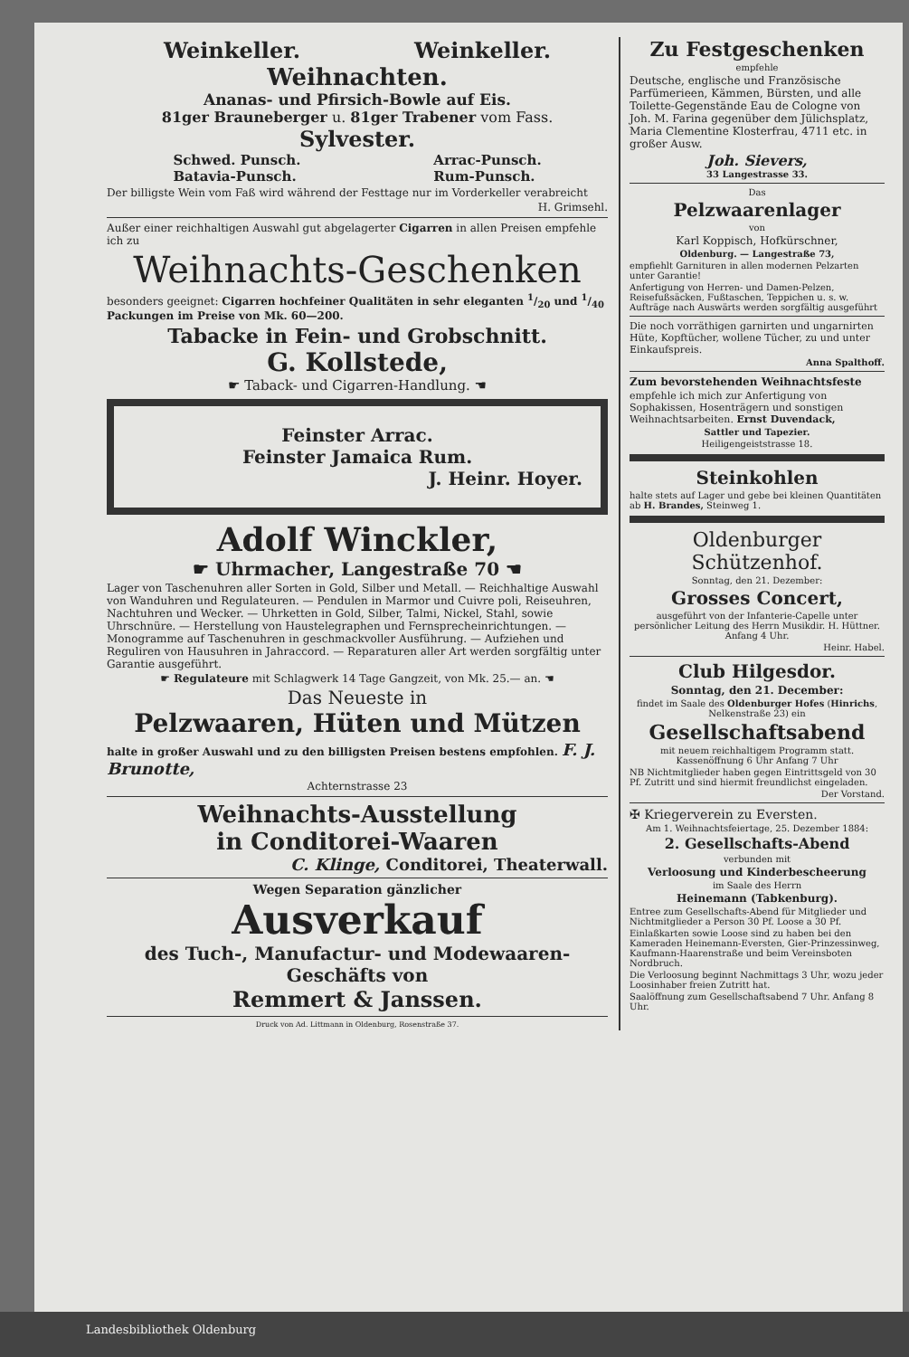Weinkeller. Weinkeller.
Weihnachten.
Ananas- und Pfirsich-Bowle auf Eis.
81ger Brauneberger u. 81ger Trabener vom Fass.
Sylvester.
Schwed. Punsch.
Batavia-Punsch.
Arrac-Punsch.
Rum-Punsch.
Der billigste Wein vom Faß wird während der Festtage nur im Vorderkeller verabreicht
H. Grimsehl.
Außer einer reichhaltigen Auswahl gut abgelagerter Cigarren in allen Preisen empfehle ich zu
Weihnachts-Geschenken
besonders geeignet: Cigarren hochfeiner Qualitäten in sehr eleganten 1/20 und 1/40 Packungen im Preise von Mk. 60—200.
Tabacke in Fein- und Grobschnitt.
G. Kollstede,
☛ Taback- und Cigarren-Handlung. ☚
Feinster Arrac.
Feinster Jamaica Rum.
J. Heinr. Hoyer.
Adolf Winckler,
☛ Uhrmacher, Langestraße 70 ☚
Lager von Taschenuhren aller Sorten in Gold, Silber und Metall. — Reichhaltige Auswahl von Wanduhren und Regulateuren. — Pendulen in Marmor und Cuivre poli, Reiseuhren, Nachtuhren und Wecker. — Uhrketten in Gold, Silber, Talmi, Nickel, Stahl, sowie Uhrschnüre. — Herstellung von Haustelegraphen und Fernsprecheinrichtungen. — Monogramme auf Taschenuhren in geschmackvoller Ausführung. — Aufziehen und Reguliren von Hausuhren in Jahraccord. — Reparaturen aller Art werden sorgfältig unter Garantie ausgeführt.
☛ Regulateure mit Schlagwerk 14 Tage Gangzeit, von Mk. 25.— an. ☚
Das Neueste in
Pelzwaaren, Hüten und Mützen
halte in großer Auswahl und zu den billigsten Preisen bestens empfohlen. F. J. Brunotte,
Achternstrasse 23
Weihnachts-Ausstellung
in Conditorei-Waaren
C. Klinge, Conditorei, Theaterwall.
Wegen Separation gänzlicher
Ausverkauf
des Tuch-, Manufactur- und Modewaaren-Geschäfts von
Remmert & Janssen.
Druck von Ad. Littmann in Oldenburg, Rosenstraße 37.
Zu Festgeschenken
empfehle
Deutsche, englische und Französische Parfümerieen, Kämmen, Bürsten, und alle Toilette-Gegenstände Eau de Cologne von Joh. M. Farina gegenüber dem Jülichsplatz, Maria Clementine Klosterfrau, 4711 etc. in großer Ausw.
Joh. Sievers,
33 Langestrasse 33.
Das
Pelzwaarenlager
von
Karl Koppisch, Hofkürschner,
Oldenburg. — Langestraße 73,
empfiehlt Garnituren in allen modernen Pelzarten unter Garantie!
Anfertigung von Herren- und Damen-Pelzen, Reisefußsäcken, Fußtaschen, Teppichen u. s. w. Aufträge nach Auswärts werden sorgfältig ausgeführt
Die noch vorräthigen garnirten und ungarnirten Hüte, Kopftücher, wollene Tücher, zu und unter Einkaufspreis.
Anna Spalthoff.
Zum bevorstehenden Weihnachtsfeste
empfehle ich mich zur Anfertigung von Sophakissen, Hosenträgern und sonstigen Weihnachtsarbeiten. Ernst Duvendack,
Sattler und Tapezier.
Heiligengeiststrasse 18.
Steinkohlen
halte stets auf Lager und gebe bei kleinen Quantitäten ab H. Brandes, Steinweg 1.
Oldenburger Schützenhof.
Sonntag, den 21. Dezember:
Grosses Concert,
ausgeführt von der Infanterie-Capelle unter persönlicher Leitung des Herrn Musikdir. H. Hüttner.
Anfang 4 Uhr.
Heinr. Habel.
Club Hilgesdor.
Sonntag, den 21. December:
findet im Saale des Oldenburger Hofes (Hinrichs, Nelkenstraße 23) ein
Gesellschaftsabend
mit neuem reichhaltigem Programm statt.
Kassenöffnung 6 Uhr Anfang 7 Uhr
NB Nichtmitglieder haben gegen Eintrittsgeld von 30 Pf. Zutritt und sind hiermit freundlichst eingeladen.
Der Vorstand.
✠ Kriegerverein zu Eversten.
Am 1. Weihnachtsfeiertage, 25. Dezember 1884:
2. Gesellschafts-Abend
verbunden mit
Verloosung und Kinderbescheerung
im Saale des Herrn
Heinemann (Tabkenburg).
Entree zum Gesellschafts-Abend für Mitglieder und Nichtmitglieder a Person 30 Pf. Loose a 30 Pf.
Einlaßkarten sowie Loose sind zu haben bei den Kameraden Heinemann-Eversten, Gier-Prinzessinweg, Kaufmann-Haarenstraße und beim Vereinsboten Nordbruch.
Die Verloosung beginnt Nachmittags 3 Uhr, wozu jeder Loosinhaber freien Zutritt hat.
Saalöffnung zum Gesellschaftsabend 7 Uhr. Anfang 8 Uhr.
Landesbibliothek Oldenburg